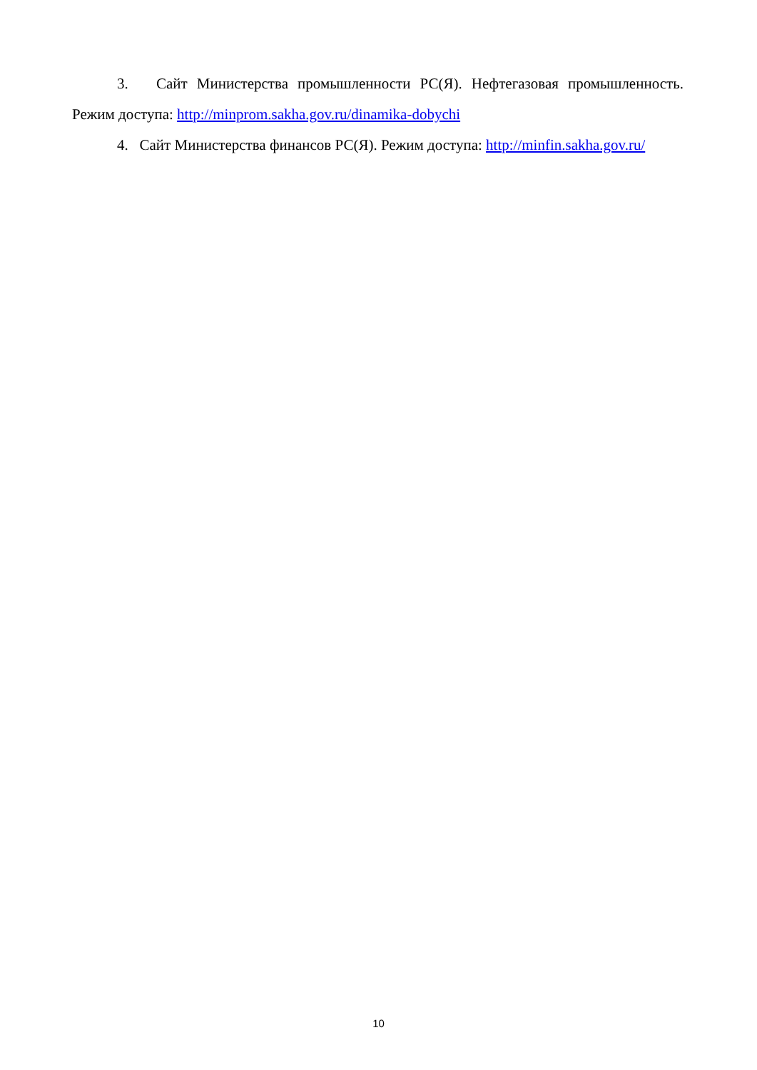3. Сайт Министерства промышленности РС(Я). Нефтегазовая промышленность. Режим доступа: http://minprom.sakha.gov.ru/dinamika-dobychi
4. Сайт Министерства финансов РС(Я). Режим доступа: http://minfin.sakha.gov.ru/
10